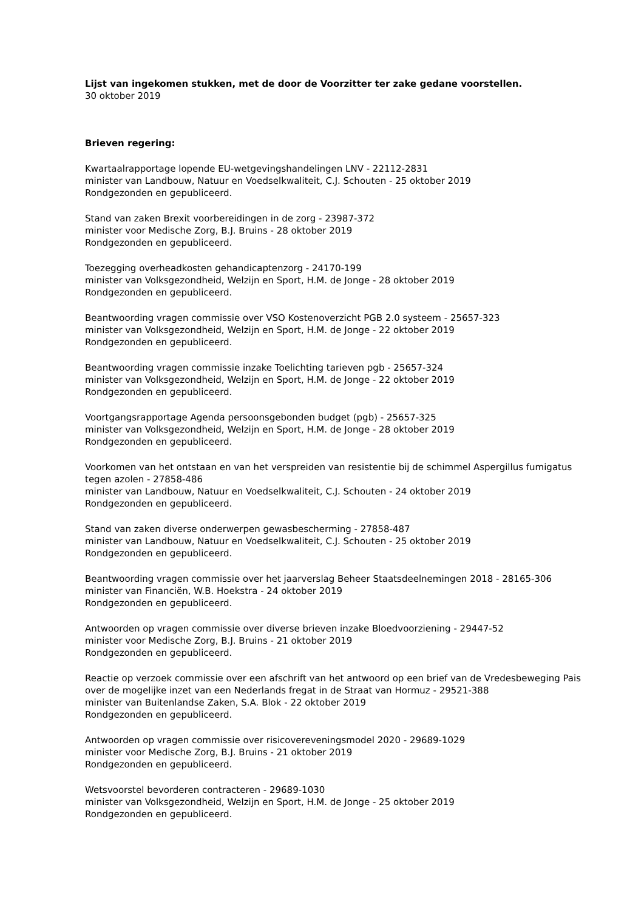Lijst van ingekomen stukken, met de door de Voorzitter ter zake gedane voorstellen.
30 oktober 2019
Brieven regering:
Kwartaalrapportage lopende EU-wetgevingshandelingen LNV - 22112-2831
minister van Landbouw, Natuur en Voedselkwaliteit, C.J. Schouten - 25 oktober 2019
Rondgezonden en gepubliceerd.
Stand van zaken Brexit voorbereidingen in de zorg - 23987-372
minister voor Medische Zorg, B.J. Bruins - 28 oktober 2019
Rondgezonden en gepubliceerd.
Toezegging overheadkosten gehandicaptenzorg - 24170-199
minister van Volksgezondheid, Welzijn en Sport, H.M. de Jonge - 28 oktober 2019
Rondgezonden en gepubliceerd.
Beantwoording vragen commissie over VSO Kostenoverzicht PGB 2.0 systeem - 25657-323
minister van Volksgezondheid, Welzijn en Sport, H.M. de Jonge - 22 oktober 2019
Rondgezonden en gepubliceerd.
Beantwoording vragen commissie inzake Toelichting tarieven pgb - 25657-324
minister van Volksgezondheid, Welzijn en Sport, H.M. de Jonge - 22 oktober 2019
Rondgezonden en gepubliceerd.
Voortgangsrapportage Agenda persoonsgebonden budget (pgb) - 25657-325
minister van Volksgezondheid, Welzijn en Sport, H.M. de Jonge - 28 oktober 2019
Rondgezonden en gepubliceerd.
Voorkomen van het ontstaan en van het verspreiden van resistentie bij de schimmel Aspergillus fumigatus tegen azolen - 27858-486
minister van Landbouw, Natuur en Voedselkwaliteit, C.J. Schouten - 24 oktober 2019
Rondgezonden en gepubliceerd.
Stand van zaken diverse onderwerpen gewasbescherming - 27858-487
minister van Landbouw, Natuur en Voedselkwaliteit, C.J. Schouten - 25 oktober 2019
Rondgezonden en gepubliceerd.
Beantwoording vragen commissie over het jaarverslag Beheer Staatsdeelnemingen 2018 - 28165-306
minister van Financiën, W.B. Hoekstra - 24 oktober 2019
Rondgezonden en gepubliceerd.
Antwoorden op vragen commissie over diverse brieven inzake Bloedvoorziening - 29447-52
minister voor Medische Zorg, B.J. Bruins - 21 oktober 2019
Rondgezonden en gepubliceerd.
Reactie op verzoek commissie over een afschrift van het antwoord op een brief van de Vredesbeweging Pais over de mogelijke inzet van een Nederlands fregat in de Straat van Hormuz - 29521-388
minister van Buitenlandse Zaken, S.A. Blok - 22 oktober 2019
Rondgezonden en gepubliceerd.
Antwoorden op vragen commissie over risicovereveningsmodel 2020 - 29689-1029
minister voor Medische Zorg, B.J. Bruins - 21 oktober 2019
Rondgezonden en gepubliceerd.
Wetsvoorstel bevorderen contracteren - 29689-1030
minister van Volksgezondheid, Welzijn en Sport, H.M. de Jonge - 25 oktober 2019
Rondgezonden en gepubliceerd.